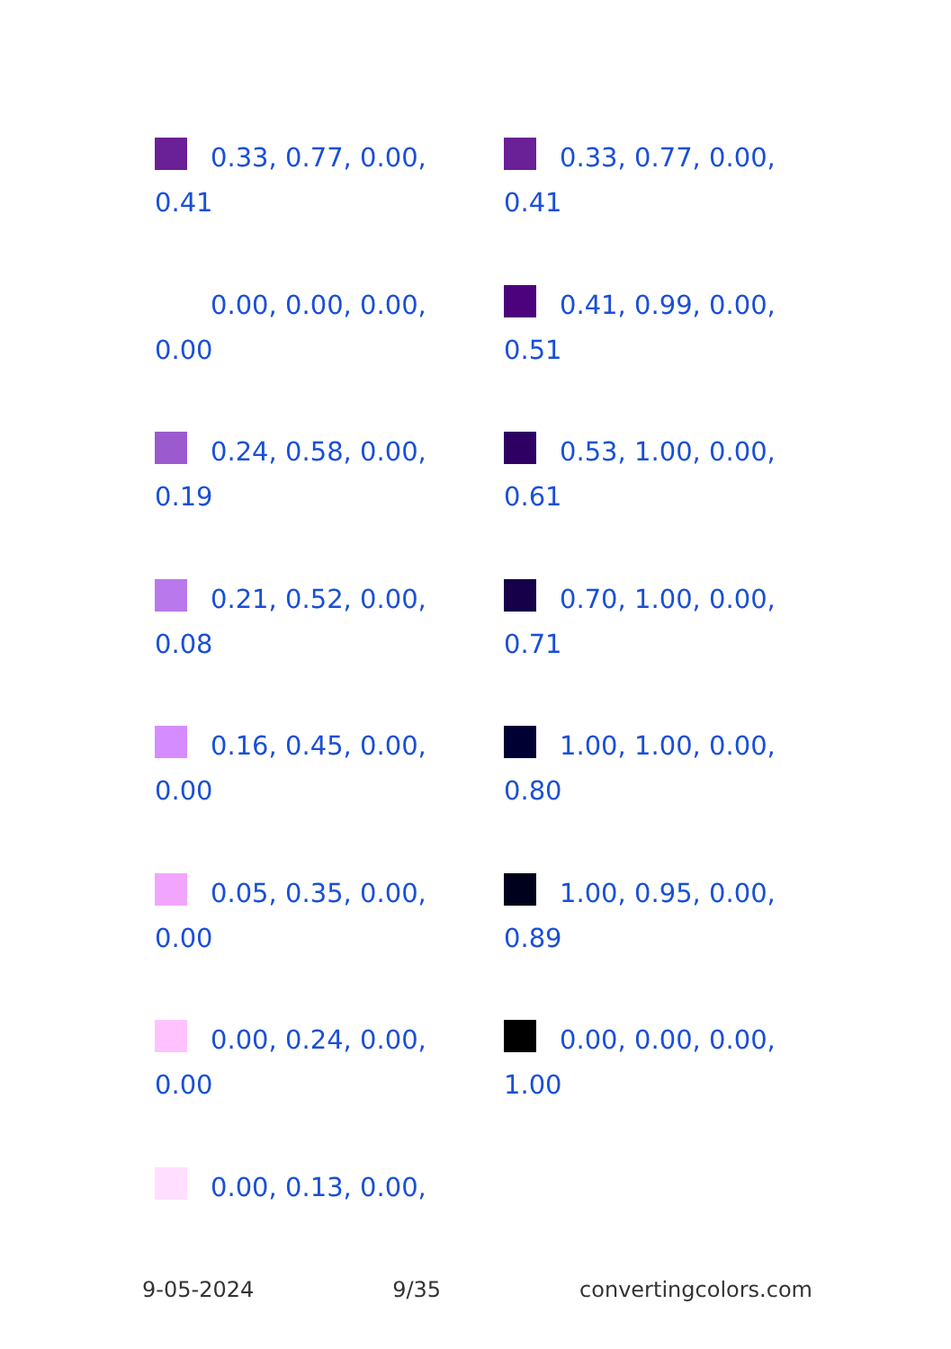0.33, 0.77, 0.00,
0.41
0.33, 0.77, 0.00,
0.41
0.00, 0.00, 0.00,
0.00
0.41, 0.99, 0.00,
0.51
0.24, 0.58, 0.00,
0.19
0.53, 1.00, 0.00,
0.61
0.21, 0.52, 0.00,
0.08
0.70, 1.00, 0.00,
0.71
0.16, 0.45, 0.00,
0.00
1.00, 1.00, 0.00,
0.80
0.05, 0.35, 0.00,
0.00
1.00, 0.95, 0.00,
0.89
0.00, 0.24, 0.00,
0.00
0.00, 0.00, 0.00,
1.00
0.00, 0.13, 0.00,
9-05-2024 9/35 convertingcolors.com